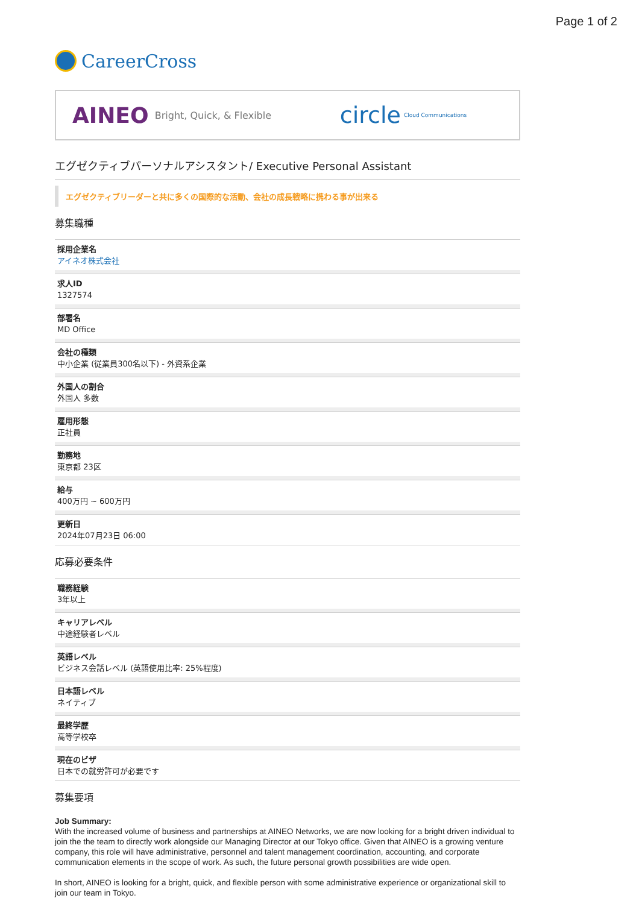Page 1 of 2
CareerCross
AINEO Bright, Quick, & Flexible
circle Cloud Communications
エグゼクティブパーソナルアシスタント/ Executive Personal Assistant
エグゼクティブリーダーと共に多くの国際的な活動、会社の成長戦略に携わる事が出来る
募集職種
採用企業名
アイネオ株式会社
求人ID
1327574
部署名
MD Office
会社の種類
中小企業 (従業員300名以下) - 外資系企業
外国人の割合
外国人 多数
雇用形態
正社員
勤務地
東京都 23区
給与
400万円 ~ 600万円
更新日
2024年07月23日 06:00
応募必要条件
職務経験
3年以上
キャリアレベル
中途経験者レベル
英語レベル
ビジネス会話レベル (英語使用比率: 25%程度)
日本語レベル
ネイティブ
最終学歴
高等学校卒
現在のビザ
日本での就労許可が必要です
募集要項
Job Summary:
With the increased volume of business and partnerships at AINEO Networks, we are now looking for a bright driven individual to join the the team to directly work alongside our Managing Director at our Tokyo office. Given that AINEO is a growing venture company, this role will have administrative, personnel and talent management coordination, accounting, and corporate communication elements in the scope of work. As such, the future personal growth possibilities are wide open.
In short, AINEO is looking for a bright, quick, and flexible person with some administrative experience or organizational skill to join our team in Tokyo.